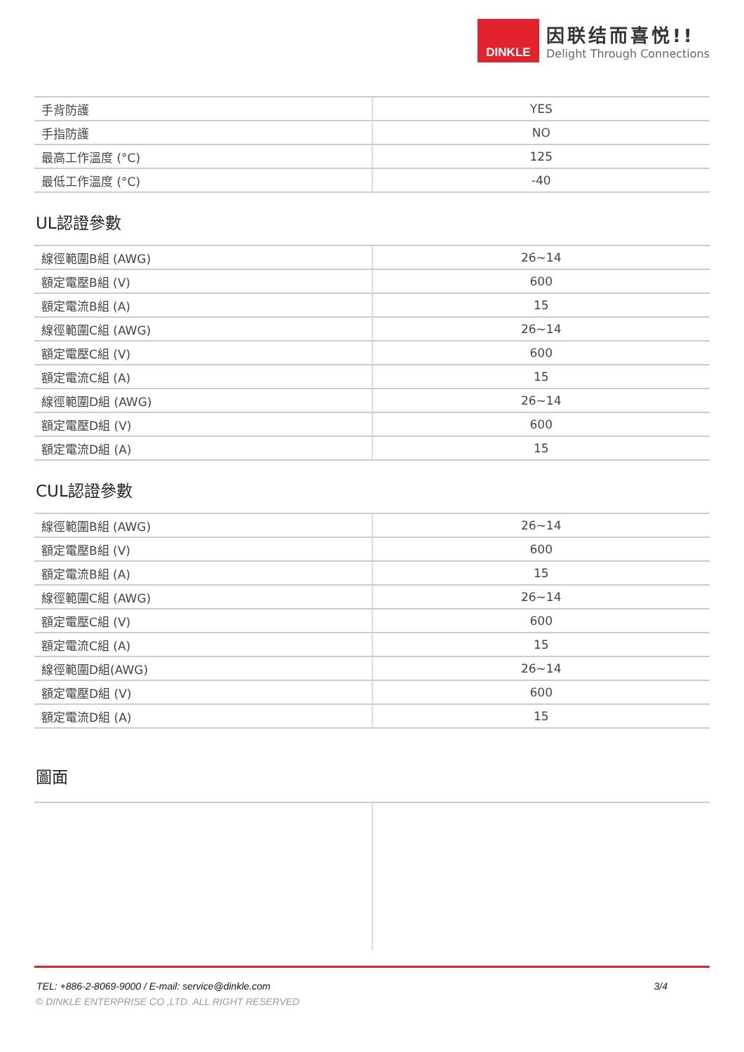DINKLE
因联结而喜悦!!
Delight Through Connections
| 手背防護 | YES |
| 手指防護 | NO |
| 最高工作溫度 (°C) | 125 |
| 最低工作溫度 (°C) | -40 |
UL認證參數
| 線徑範圍B組 (AWG) | 26~14 |
| 額定電壓B組 (V) | 600 |
| 額定電流B組 (A) | 15 |
| 線徑範圍C組 (AWG) | 26~14 |
| 額定電壓C組 (V) | 600 |
| 額定電流C組 (A) | 15 |
| 線徑範圍D組 (AWG) | 26~14 |
| 額定電壓D組 (V) | 600 |
| 額定電流D組 (A) | 15 |
CUL認證參數
| 線徑範圍B組 (AWG) | 26~14 |
| 額定電壓B組 (V) | 600 |
| 額定電流B組 (A) | 15 |
| 線徑範圍C組 (AWG) | 26~14 |
| 額定電壓C組 (V) | 600 |
| 額定電流C組 (A) | 15 |
| 線徑範圍D組(AWG) | 26~14 |
| 額定電壓D組 (V) | 600 |
| 額定電流D組 (A) | 15 |
圖面
TEL: +886-2-8069-9000 / E-mail: service@dinkle.com 3/4
© DINKLE ENTERPRISE CO ,LTD. ALL RIGHT RESERVED